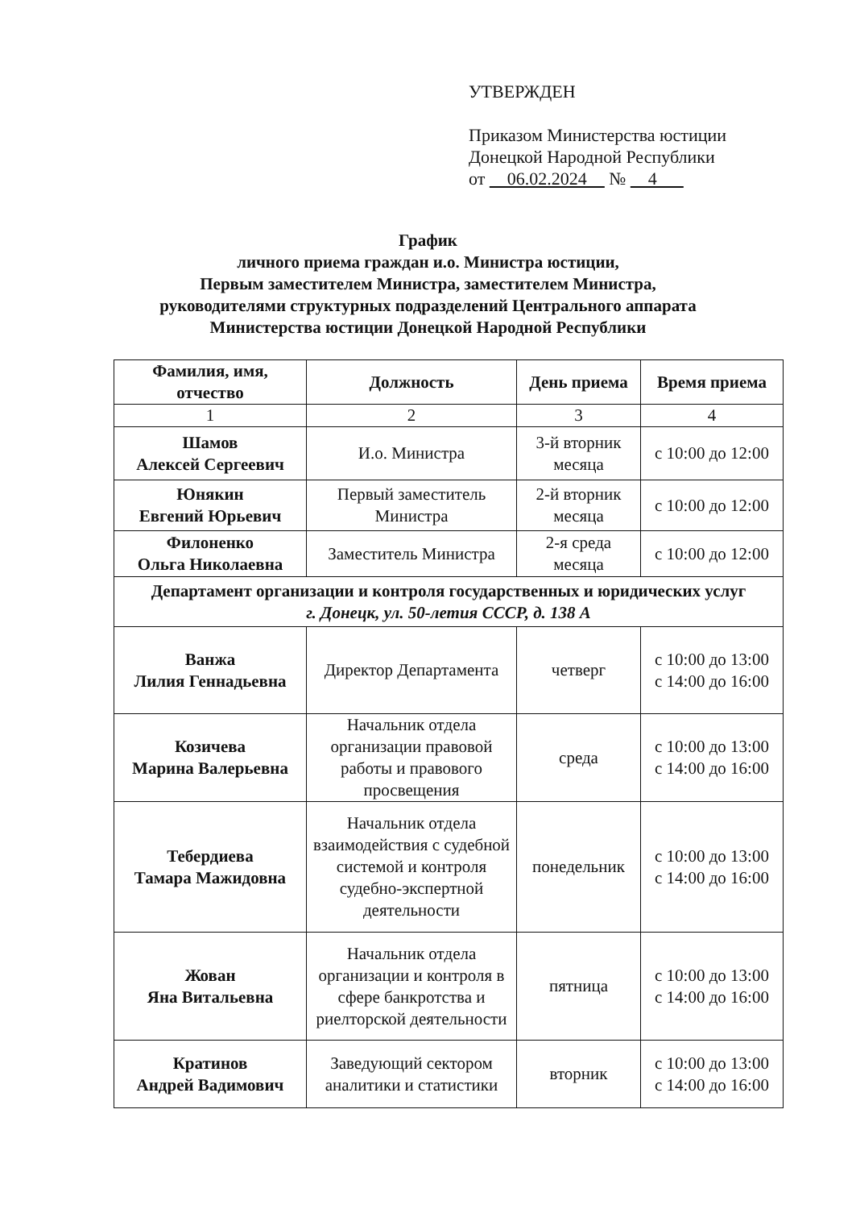УТВЕРЖДЕН
Приказом Министерства юстиции
Донецкой Народной Республики
от 06.02.2024 № 4
График
личного приема граждан и.о. Министра юстиции,
Первым заместителем Министра, заместителем Министра,
руководителями структурных подразделений Центрального аппарата
Министерства юстиции Донецкой Народной Республики
| Фамилия, имя, отчество | Должность | День приема | Время приема |
| --- | --- | --- | --- |
| 1 | 2 | 3 | 4 |
| Шамов Алексей Сергеевич | И.о. Министра | 3-й вторник месяца | с 10:00 до 12:00 |
| Юнякин Евгений Юрьевич | Первый заместитель Министра | 2-й вторник месяца | с 10:00 до 12:00 |
| Филоненко Ольга Николаевна | Заместитель Министра | 2-я среда месяца | с 10:00 до 12:00 |
| Департамент организации и контроля государственных и юридических услуг г. Донецк, ул. 50-летия СССР, д. 138 А | | | |
| Ванжа Лилия Геннадьевна | Директор Департамента | четверг | с 10:00 до 13:00 с 14:00 до 16:00 |
| Козичева Марина Валерьевна | Начальник отдела организации правовой работы и правового просвещения | среда | с 10:00 до 13:00 с 14:00 до 16:00 |
| Тебердиева Тамара Мажидовна | Начальник отдела взаимодействия с судебной системой и контроля судебно-экспертной деятельности | понедельник | с 10:00 до 13:00 с 14:00 до 16:00 |
| Жован Яна Витальевна | Начальник отдела организации и контроля в сфере банкротства и риелторской деятельности | пятница | с 10:00 до 13:00 с 14:00 до 16:00 |
| Кратинов Андрей Вадимович | Заведующий сектором аналитики и статистики | вторник | с 10:00 до 13:00 с 14:00 до 16:00 |